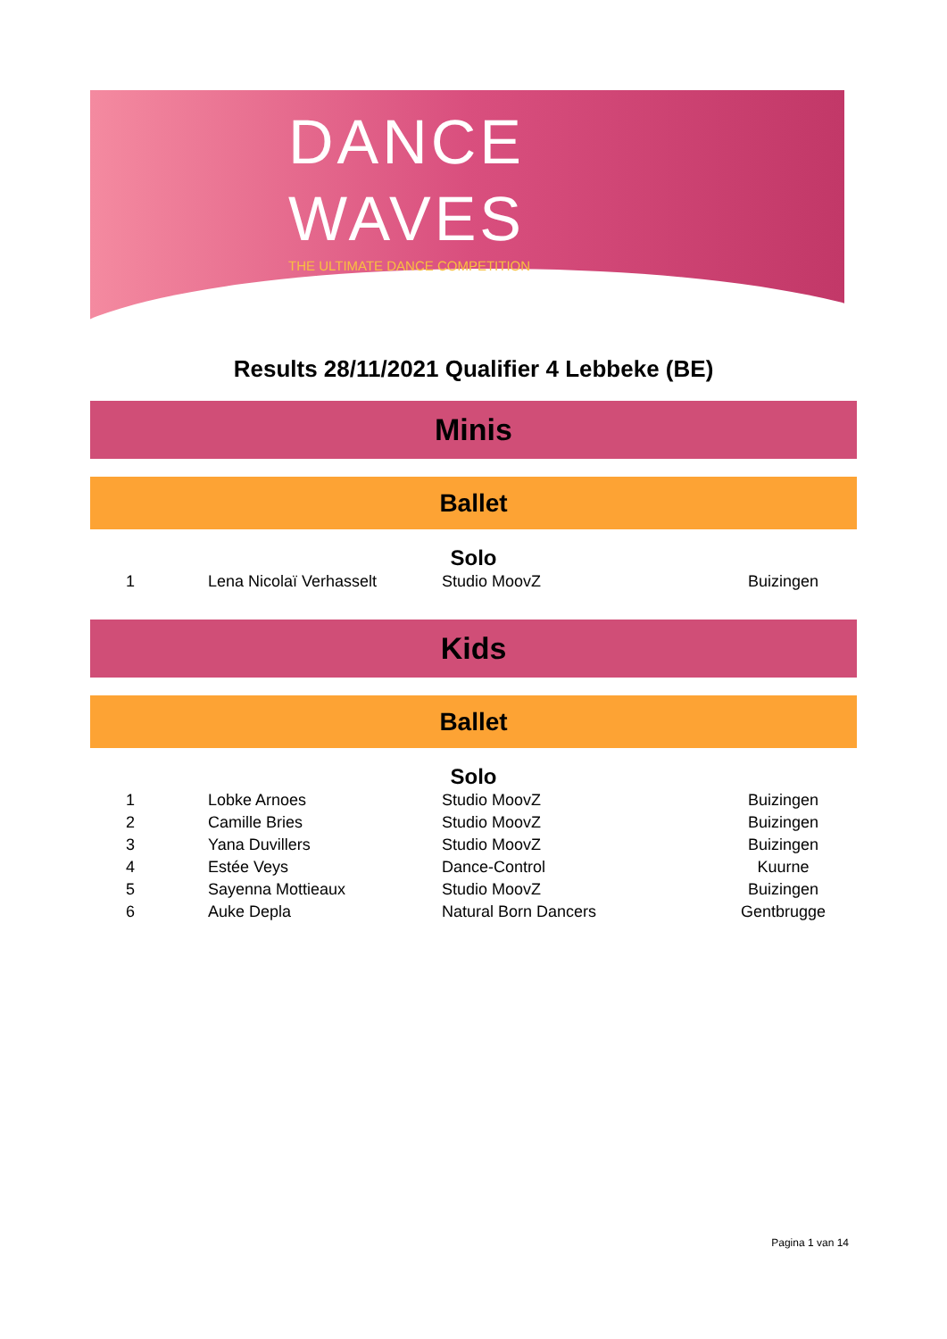DANCE
WAVES
THE ULTIMATE DANCE COMPETITION
Results 28/11/2021 Qualifier 4 Lebbeke (BE)
Minis
Ballet
Solo
| 1 | Lena Nicolaï Verhasselt | Studio MoovZ | Buizingen |
Kids
Ballet
Solo
| 1 | Lobke Arnoes | Studio MoovZ | Buizingen |
| 2 | Camille Bries | Studio MoovZ | Buizingen |
| 3 | Yana Duvillers | Studio MoovZ | Buizingen |
| 4 | Estée Veys | Dance-Control | Kuurne |
| 5 | Sayenna Mottieaux | Studio MoovZ | Buizingen |
| 6 | Auke Depla | Natural Born Dancers | Gentbrugge |
Pagina 1 van 14